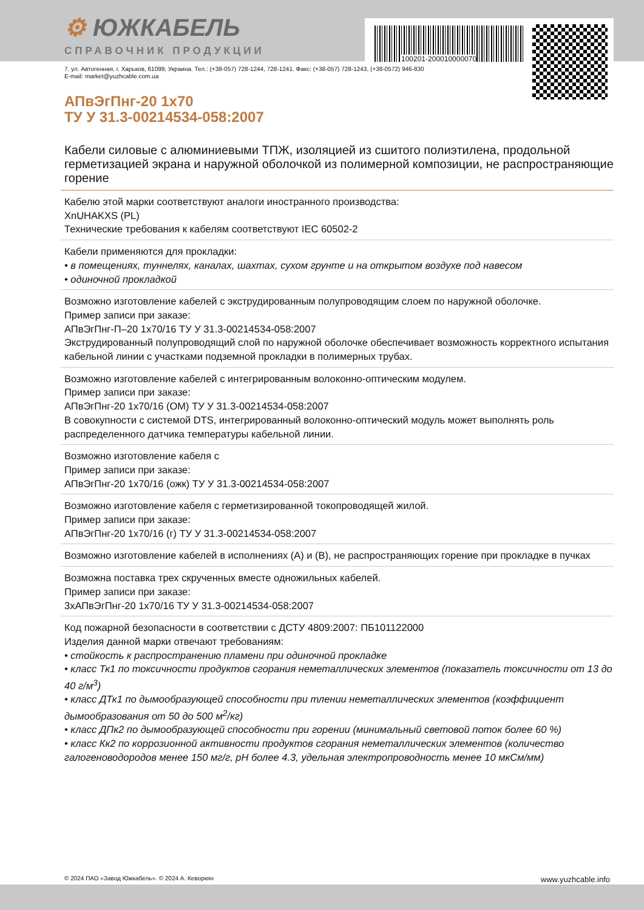100201-200010000070
⚙ ЮЖКАБЕЛЬ
СПРАВОЧНИК ПРОДУКЦИИ
7, ул. Автогенная, г. Харьков, 61099, Украина. Тел.: (+38-057) 728-1244, 728-1241. Факс: (+38-057) 728-1243, (+38-0572) 946-830
E-mail: market@yuzhcable.com.ua
АПвЭгПнг-20 1х70
ТУ У 31.3-00214534-058:2007
Кабели силовые с алюминиевыми ТПЖ, изоляцией из сшитого полиэтилена, продольной герметизацией экрана и наружной оболочкой из полимерной композиции, не распространяющие горение
Кабелю этой марки соответствуют аналоги иностранного производства:
XnUHAKXS (PL)
Технические требования к кабелям соответствуют IEC 60502-2
Кабели применяются для прокладки:
• в помещениях, туннелях, каналах, шахтах, сухом грунте и на открытом воздухе под навесом
• одиночной прокладкой
Возможно изготовление кабелей с экструдированным полупроводящим слоем по наружной оболочке.
Пример записи при заказе:
АПвЭгПнг-П–20 1х70/16 ТУ У 31.3-00214534-058:2007
Экструдированный полупроводящий слой по наружной оболочке обеспечивает возможность корректного испытания кабельной линии с участками подземной прокладки в полимерных трубах.
Возможно изготовление кабелей с интегрированным волоконно-оптическим модулем.
Пример записи при заказе:
АПвЭгПнг-20 1х70/16 (ОМ) ТУ У 31.3-00214534-058:2007
В совокупности с системой DTS, интегрированный волоконно-оптический модуль может выполнять роль распределенного датчика температуры кабельной линии.
Возможно изготовление кабеля с
Пример записи при заказе:
АПвЭгПнг-20 1х70/16 (ожк) ТУ У 31.3-00214534-058:2007
Возможно изготовление кабеля с герметизированной токопроводящей жилой.
Пример записи при заказе:
АПвЭгПнг-20 1х70/16 (г) ТУ У 31.3-00214534-058:2007
Возможно изготовление кабелей в исполнениях (А) и (В), не распространяющих горение при прокладке в пучках
Возможна поставка трех скрученных вместе одножильных кабелей.
Пример записи при заказе:
3хАПвЭгПнг-20 1х70/16 ТУ У 31.3-00214534-058:2007
Код пожарной безопасности в соответствии с ДСТУ 4809:2007: ПБ101122000
Изделия данной марки отвечают требованиям:
• стойкость к распространению пламени при одиночной прокладке
• класс Тк1 по токсичности продуктов сгорания неметаллических элементов (показатель токсичности от 13 до 40 г/м<sup>3</sup>)
• класс ДТк1 по дымообразующей способности при тлении неметаллических элементов (коэффициент дымообразования от 50 до 500 м<sup>2</sup>/кг)
• класс ДПк2 по дымообразующей способности при горении (минимальный световой поток более 60 %)
• класс Кк2 по коррозионной активности продуктов сгорания неметаллических элементов (количество галогеноводородов менее 150 мг/г, pH более 4.3, удельная электропроводность менее 10 мкСм/мм)
© 2024 ПАО «Завод Южкабель». © 2024 А. Кеворкян www.yuzhcable.info